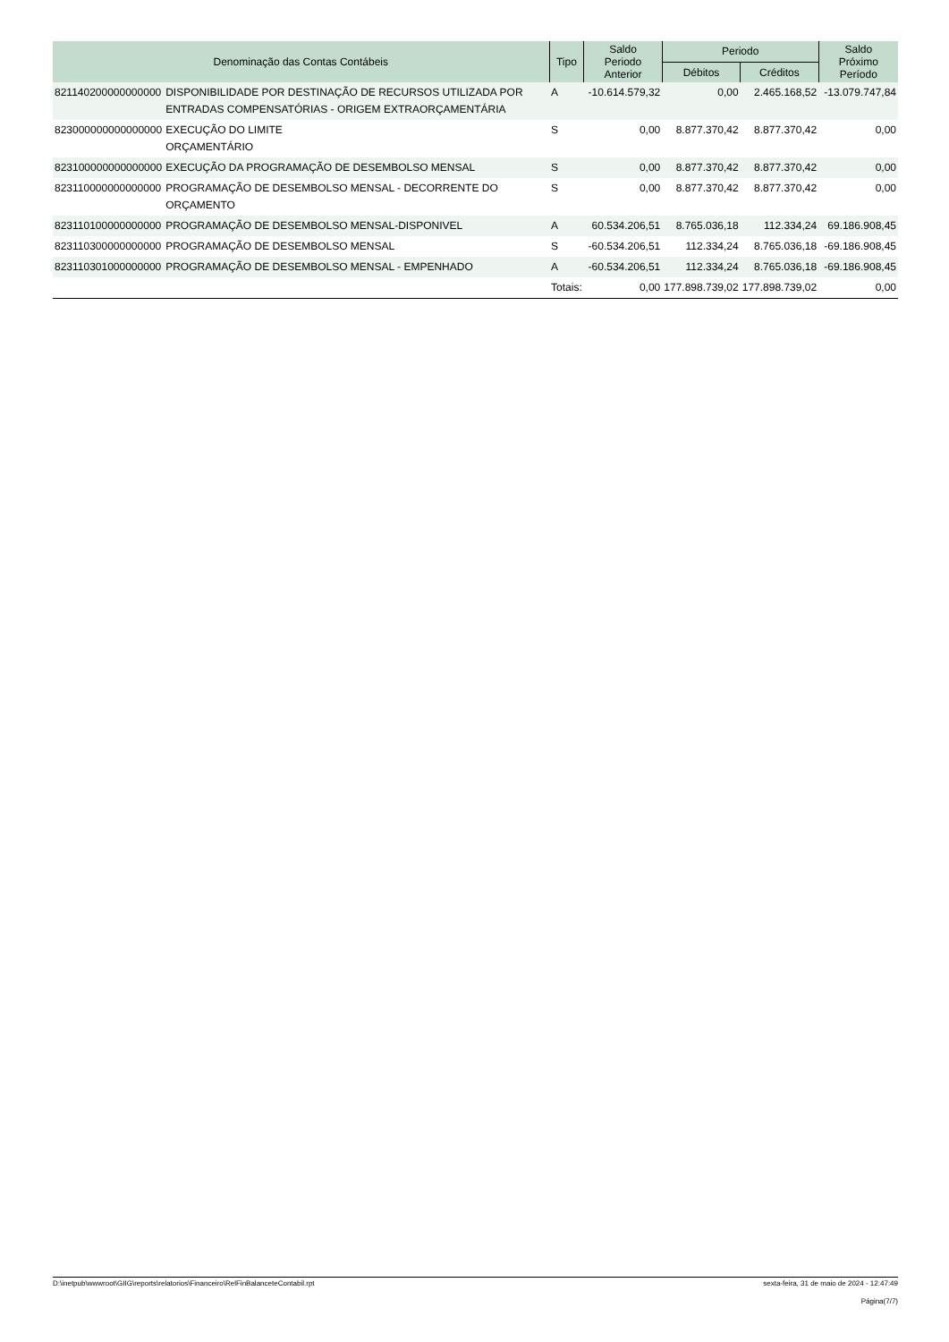| Denominação das Contas Contábeis | | Tipo | Saldo Periodo Anterior | Periodo | | Saldo Próximo Período |
| --- | --- | --- | --- | --- | --- | --- |
| | | | | Débitos | Créditos | |
| 821140200000000000 | DISPONIBILIDADE POR DESTINAÇÃO DE RECURSOS UTILIZADA POR ENTRADAS COMPENSATÓRIAS - ORIGEM EXTRAORÇAMENTÁRIA | A | -10.614.579,32 | 0,00 | 2.465.168,52 | -13.079.747,84 |
| 823000000000000000 | EXECUÇÃO DO LIMITE ORÇAMENTÁRIO | S | 0,00 | 8.877.370,42 | 8.877.370,42 | 0,00 |
| 823100000000000000 | EXECUÇÃO DA PROGRAMAÇÃO DE DESEMBOLSO MENSAL | S | 0,00 | 8.877.370,42 | 8.877.370,42 | 0,00 |
| 823110000000000000 | PROGRAMAÇÃO DE DESEMBOLSO MENSAL - DECORRENTE DO ORÇAMENTO | S | 0,00 | 8.877.370,42 | 8.877.370,42 | 0,00 |
| 823110100000000000 | PROGRAMAÇÃO DE DESEMBOLSO MENSAL-DISPONIVEL | A | 60.534.206,51 | 8.765.036,18 | 112.334,24 | 69.186.908,45 |
| 823110300000000000 | PROGRAMAÇÃO DE DESEMBOLSO MENSAL | S | -60.534.206,51 | 112.334,24 | 8.765.036,18 | -69.186.908,45 |
| 823110301000000000 | PROGRAMAÇÃO DE DESEMBOLSO MENSAL - EMPENHADO | A | -60.534.206,51 | 112.334,24 | 8.765.036,18 | -69.186.908,45 |
| | | Totais: | 0,00 | 177.898.739,02 | 177.898.739,02 | 0,00 |
D:\inetpub\wwwroot\GIIG\reports\relatorios\Financeiro\RelFinBalanceteContabil.rpt sexta-feira, 31 de maio de 2024 - 12:47:49
Página(7/7)